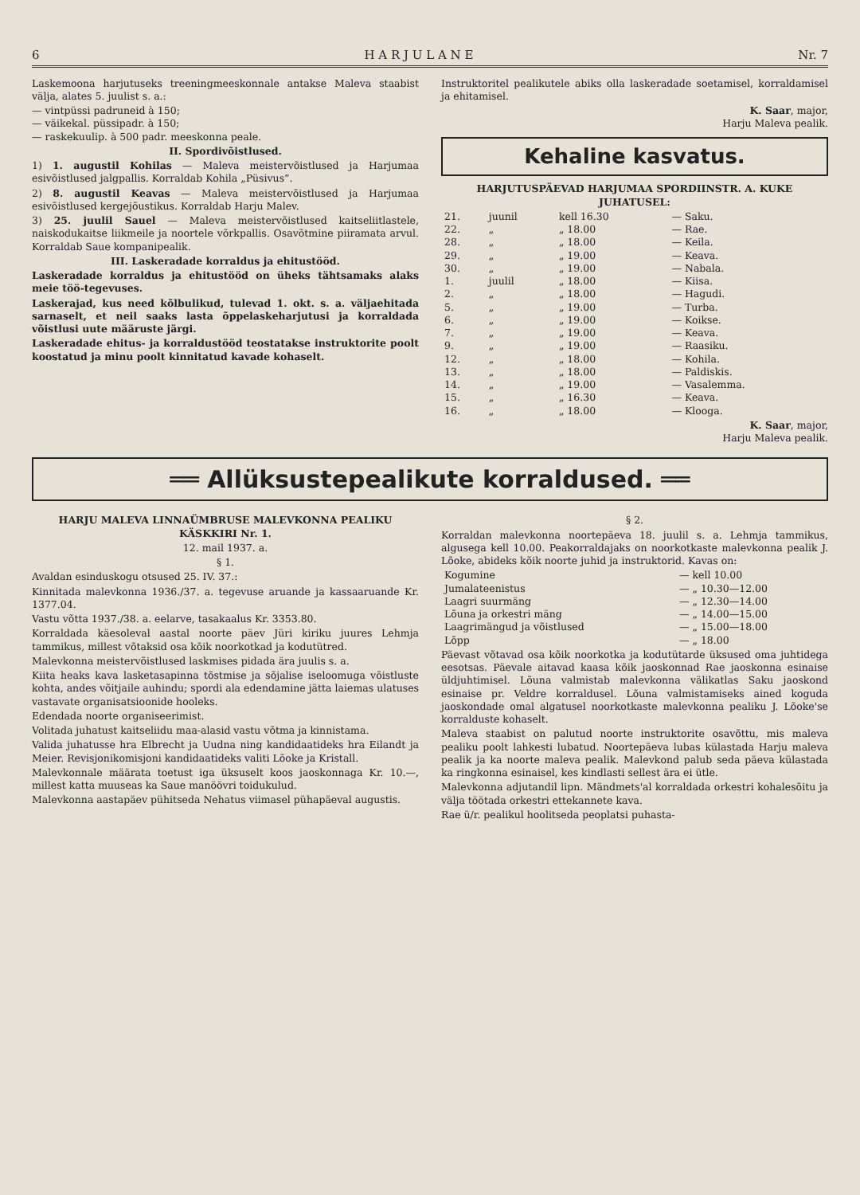6 H A R J U L A N E Nr. 7
Laskemoona harjutuseks treeningmeeskonnale antakse Maleva staabist välja, alates 5. juulist s. a.:
— vintpüssi padruneid à 150;
— väikekal. püssipadr. à 150;
— raskekuulip. à 500 padr. meeskonna peale.
II. Spordivõistlused.
1) 1. augustil Kohilas — Maleva meistervõistlused ja Harjumaa esivõistlused jalgpallis. Korraldab Kohila „Püsivus“.
2) 8. augustil Keavas — Maleva meistervõistlused ja Harjumaa esivõistlused kergejõustikus. Korraldab Harju Malev.
3) 25. juulil Sauel — Maleva meistervõistlused kaitseliitlastele, naiskodukaitse liikmeile ja noortele võrkpallis. Osavõtmine piiramata arvul. Korraldab Saue kompanipealik.
III. Laskeradade korraldus ja ehitustööd.
Laskeradade korraldus ja ehitustööd on üheks tähtsamaks alaks meie töö-tegevuses.
Laskerajad, kus need kõlbulikud, tulevad 1. okt. s. a. väljaehitada sarnaselt, et neil saaks lasta õppelaskeharjutusi ja korraldada võistlusi uute määruste järgi.
Laskeradade ehitus- ja korraldustööd teostatakse instruktorite poolt koostatud ja minu poolt kinnitatud kavade kohaselt.
Instruktoritel pealikutele abiks olla laskeradade soetamisel, korraldamisel ja ehitamisel.
K. Saar, major,
Harju Maleva pealik.
Kehaline kasvatus.
HARJUTUSPÄEVAD HARJUMAA SPORDIINSTR. A. KUKE JUHATUSEL:
| 21. | juunil | kell 16.30 | — Saku. |
| 22. | „ | „ 18.00 | — Rae. |
| 28. | „ | „ 18.00 | — Keila. |
| 29. | „ | „ 19.00 | — Keava. |
| 30. | „ | „ 19.00 | — Nabala. |
| 1. | juulil | „ 18.00 | — Kiisa. |
| 2. | „ | „ 18.00 | — Hagudi. |
| 5. | „ | „ 19.00 | — Turba. |
| 6. | „ | „ 19.00 | — Koikse. |
| 7. | „ | „ 19.00 | — Keava. |
| 9. | „ | „ 19.00 | — Raasiku. |
| 12. | „ | „ 18.00 | — Kohila. |
| 13. | „ | „ 18.00 | — Paldiskis. |
| 14. | „ | „ 19.00 | — Vasalemma. |
| 15. | „ | „ 16.30 | — Keava. |
| 16. | „ | „ 18.00 | — Klooga. |
K. Saar, major,
Harju Maleva pealik.
══ Allüksustepealikute korraldused. ══
HARJU MALEVA LINNAÜMBRUSE MALEVKONNA PEALIKU KÄSKKIRI Nr. 1.
12. mail 1937. a.
§ 1.
Avaldan esinduskogu otsused 25. IV. 37.:
Kinnitada malevkonna 1936./37. a. tegevuse aruande ja kassaaruande Kr. 1377.04.
Vastu võtta 1937./38. a. eelarve, tasakaalus Kr. 3353.80.
Korraldada käesoleval aastal noorte päev Jüri kiriku juures Lehmja tammikus, millest võtaksid osa kõik noorkotkad ja kodutütred.
Malevkonna meistervõistlused laskmises pidada ära juulis s. a.
Kiita heaks kava lasketasapinna tõstmise ja sõjalise iseloomuga võistluste kohta, andes võitjaile auhindu; spordi ala edendamine jätta laiemas ulatuses vastavate organisatsioonide hooleks.
Edendada noorte organiseerimist.
Volitada juhatust kaitseliidu maa-alasid vastu võtma ja kinnistama.
Valida juhatusse hra Elbrecht ja Uudna ning kandidaatideks hra Eilandt ja Meier. Revisjonikomisjoni kandidaatideks valiti Lõoke ja Kristall.
Malevkonnale määrata toetust iga üksuselt koos jaoskonnaga Kr. 10.—, millest katta muuseas ka Saue manöövri toidukulud.
Malevkonna aastapäev pühitseda Nehatus viimasel pühapäeval augustis.
§ 2.
Korraldan malevkonna noortepäeva 18. juulil s. a. Lehmja tammikus, algusega kell 10.00. Peakorraldajaks on noorkotkaste malevkonna pealik J. Lõoke, abideks kõik noorte juhid ja instruktorid. Kavas on:
| Kogumine | — kell 10.00 |
| Jumalateenistus | — „ 10.30—12.00 |
| Laagri suurmäng | — „ 12.30—14.00 |
| Lõuna ja orkestri mäng | — „ 14.00—15.00 |
| Laagrimängud ja võistlused | — „ 15.00—18.00 |
| Lõpp | — „ 18.00 |
Päevast võtavad osa kõik noorkotka ja kodutütarde üksused oma juhtidega eesotsas. Päevale aitavad kaasa kõik jaoskonnad Rae jaoskonna esinaise üldjuhtimisel. Lõuna valmistab malevkonna välikatlas Saku jaoskond esinaise pr. Veldre korraldusel. Lõuna valmistamiseks ained koguda jaoskondade omal algatusel noorkotkaste malevkonna pealiku J. Lõoke'se korralduste kohaselt.
Maleva staabist on palutud noorte instruktorite osavõttu, mis maleva pealiku poolt lahkesti lubatud. Noortepäeva lubas külastada Harju maleva pealik ja ka noorte maleva pealik. Malevkond palub seda päeva külastada ka ringkonna esinaisel, kes kindlasti sellest ära ei ütle.
Malevkonna adjutandil lipn. Mändmets'al korraldada orkestri kohalesõitu ja välja töötada orkestri ettekannete kava.
Rae ü/r. pealikul hoolitseda peoplatsi puhasta-